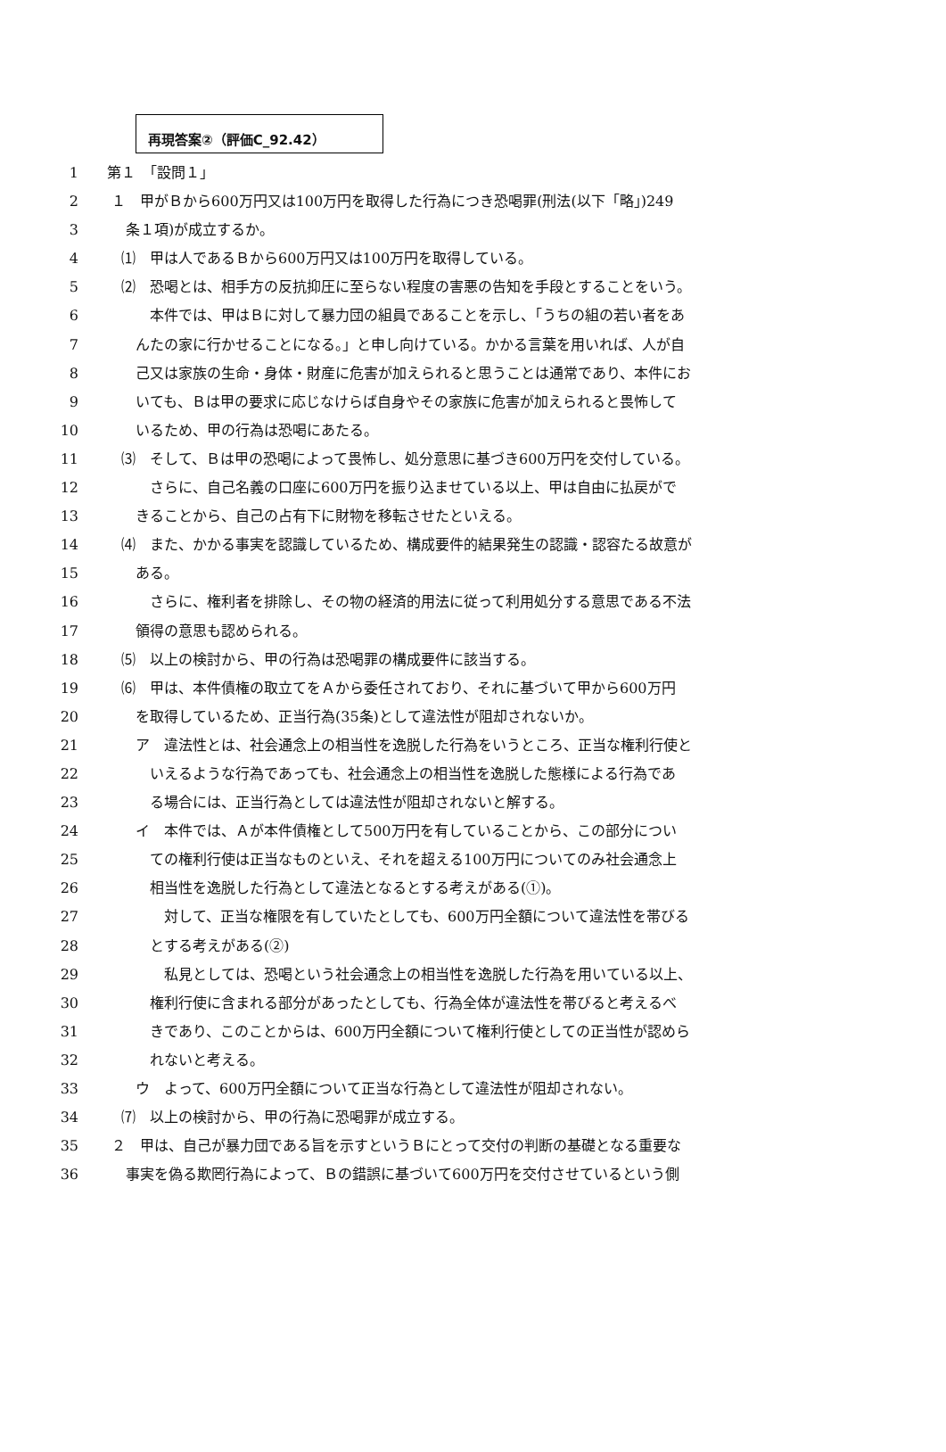再現答案②（評価C_92.42）
1 第１　「設問１」
2 １　甲がＢから600万円又は100万円を取得した行為につき恐喝罪(刑法(以下「略」)249
3  条１項)が成立するか。
4 ⑴　甲は人であるＢから600万円又は100万円を取得している。
5 ⑵　恐喝とは、相手方の反抗抑圧に至らない程度の害悪の告知を手段とすることをいう。
6   本件では、甲はＢに対して暴力団の組員であることを示し、「うちの組の若い者をあ
7  んたの家に行かせることになる。」と申し向けている。かかる言葉を用いれば、人が自
8  己又は家族の生命・身体・財産に危害が加えられると思うことは通常であり、本件にお
9  いても、Ｂは甲の要求に応じなけらば自身やその家族に危害が加えられると畏怖して
10  いるため、甲の行為は恐喝にあたる。
11 ⑶　そして、Ｂは甲の恐喝によって畏怖し、処分意思に基づき600万円を交付している。
12   さらに、自己名義の口座に600万円を振り込ませている以上、甲は自由に払戻がで
13  きることから、自己の占有下に財物を移転させたといえる。
14 ⑷　また、かかる事実を認識しているため、構成要件的結果発生の認識・認容たる故意が
15  ある。
16   さらに、権利者を排除し、その物の経済的用法に従って利用処分する意思である不法
17  領得の意思も認められる。
18 ⑸　以上の検討から、甲の行為は恐喝罪の構成要件に該当する。
19 ⑹　甲は、本件債権の取立てをＡから委任されており、それに基づいて甲から600万円
20  を取得しているため、正当行為(35条)として違法性が阻却されないか。
21  ア　違法性とは、社会通念上の相当性を逸脱した行為をいうところ、正当な権利行使と
22   いえるような行為であっても、社会通念上の相当性を逸脱した態様による行為であ
23   る場合には、正当行為としては違法性が阻却されないと解する。
24  イ　本件では、Ａが本件債権として500万円を有していることから、この部分につい
25   ての権利行使は正当なものといえ、それを超える100万円についてのみ社会通念上
26   相当性を逸脱した行為として違法となるとする考えがある(①)。
27    対して、正当な権限を有していたとしても、600万円全額について違法性を帯びる
28   とする考えがある(②)
29    私見としては、恐喝という社会通念上の相当性を逸脱した行為を用いている以上、
30   権利行使に含まれる部分があったとしても、行為全体が違法性を帯びると考えるべ
31   きであり、このことからは、600万円全額について権利行使としての正当性が認めら
32   れないと考える。
33  ウ　よって、600万円全額について正当な行為として違法性が阻却されない。
34 ⑺　以上の検討から、甲の行為に恐喝罪が成立する。
35 ２　甲は、自己が暴力団である旨を示すというＢにとって交付の判断の基礎となる重要な
36  事実を偽る欺罔行為によって、Ｂの錯誤に基づいて600万円を交付させているという側